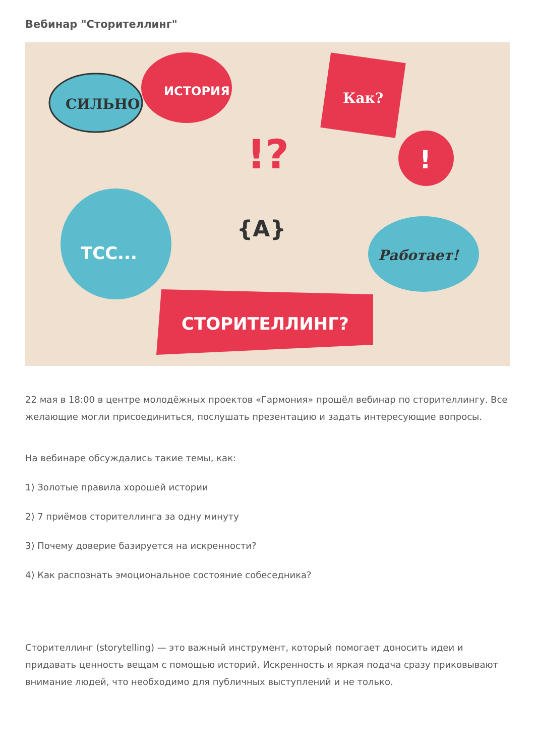Вебинар "Сторителлинг"
СИЛЬНО
ИСТОРИЯ
Как?
!
!?
ТСС...
{A}
Работает!
СТОРИТЕЛЛИНГ?
22 мая в 18:00 в центре молодёжных проектов «Гармония» прошёл вебинар по сторителлингу. Все желающие могли присоединиться, послушать презентацию и задать интересующие вопросы.
На вебинаре обсуждались такие темы, как:
1) Золотые правила хорошей истории
2) 7 приёмов сторителлинга за одну минуту
3) Почему доверие базируется на искренности?
4) Как распознать эмоциональное состояние собеседника?
Сторителлинг (storytelling) — это важный инструмент, который помогает доносить идеи и придавать ценность вещам с помощью историй. Искренность и яркая подача сразу приковывают внимание людей, что необходимо для публичных выступлений и не только.